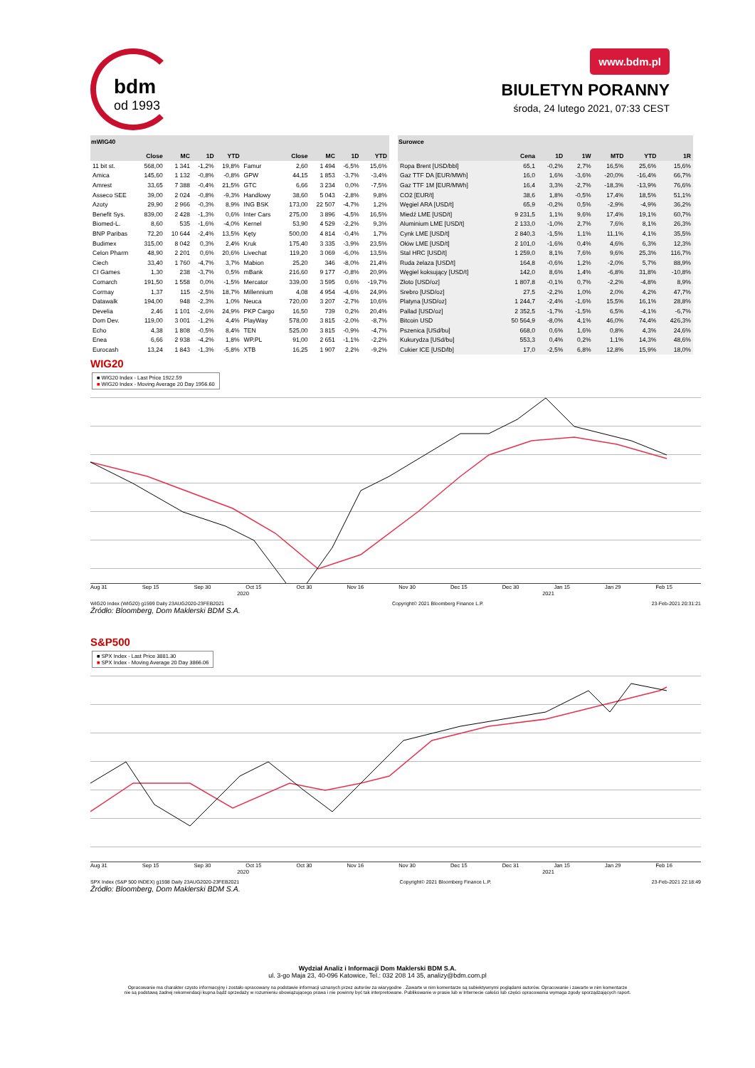bdm
od 1993
www.bdm.pl
BIULETYN PORANNY
środa, 24 lutego 2021, 07:33 CEST
mWIG40
| | Close | MC | 1D | YTD | | Close | MC | 1D | YTD |
| --- | --- | --- | --- | --- | --- | --- | --- | --- | --- |
| 11 bit st. | 568,00 | 1 341 | -1,2% | 19,8% | Famur | 2,60 | 1 494 | -6,5% | 15,6% |
| Amica | 145,60 | 1 132 | -0,8% | -0,8% | GPW | 44,15 | 1 853 | -3,7% | -3,4% |
| Amrest | 33,65 | 7 388 | -0,4% | 21,5% | GTC | 6,66 | 3 234 | 0,0% | -7,5% |
| Asseco SEE | 39,00 | 2 024 | -0,8% | -9,3% | Handlowy | 38,60 | 5 043 | -2,8% | 9,8% |
| Azoty | 29,90 | 2 966 | -0,3% | 8,9% | ING BSK | 173,00 | 22 507 | -4,7% | 1,2% |
| Benefit Sys. | 839,00 | 2 428 | -1,3% | 0,6% | Inter Cars | 275,00 | 3 896 | -4,5% | 16,5% |
| Biomed-L. | 8,60 | 535 | -1,6% | -4,0% | Kernel | 53,90 | 4 529 | -2,2% | 9,3% |
| BNP Paribas | 72,20 | 10 644 | -2,4% | 13,5% | Kęty | 500,00 | 4 814 | -0,4% | 1,7% |
| Budimex | 315,00 | 8 042 | 0,3% | 2,4% | Kruk | 175,40 | 3 335 | -3,9% | 23,5% |
| Celon Pharm | 48,90 | 2 201 | 0,6% | 20,6% | Livechat | 119,20 | 3 069 | -6,0% | 13,5% |
| Ciech | 33,40 | 1 760 | -4,7% | 3,7% | Mabion | 25,20 | 346 | -8,0% | 21,4% |
| CI Games | 1,30 | 238 | -3,7% | 0,5% | mBank | 216,60 | 9 177 | -0,8% | 20,9% |
| Comarch | 191,50 | 1 558 | 0,0% | -1,5% | Mercator | 339,00 | 3 595 | 0,6% | -19,7% |
| Cormay | 1,37 | 115 | -2,5% | 18,7% | Millennium | 4,08 | 4 954 | -4,6% | 24,9% |
| Datawalk | 194,00 | 948 | -2,3% | 1,0% | Neuca | 720,00 | 3 207 | -2,7% | 10,6% |
| Develia | 2,46 | 1 101 | -2,6% | 24,9% | PKP Cargo | 16,50 | 739 | 0,2% | 20,4% |
| Dom Dev. | 119,00 | 3 001 | -1,2% | 4,4% | PlayWay | 578,00 | 3 815 | -2,0% | -8,7% |
| Echo | 4,38 | 1 808 | -0,5% | 8,4% | TEN | 525,00 | 3 815 | -0,9% | -4,7% |
| Enea | 6,66 | 2 938 | -4,2% | 1,8% | WP.PL | 91,00 | 2 651 | -1,1% | -2,2% |
| Eurocash | 13,24 | 1 843 | -1,3% | -5,8% | XTB | 16,25 | 1 907 | 2,2% | -9,2% |
Surowce
| | Cena | 1D | 1W | MTD | YTD | 1R |
| --- | --- | --- | --- | --- | --- | --- |
| Ropa Brent [USD/bbl] | 65,1 | -0,2% | 2,7% | 16,5% | 25,6% | 15,6% |
| Gaz TTF DA [EUR/MWh] | 16,0 | 1,6% | -3,6% | -20,0% | -16,4% | 66,7% |
| Gaz TTF 1M [EUR/MWh] | 16,4 | 3,3% | -2,7% | -18,3% | -13,9% | 76,6% |
| CO2 [EUR/t] | 38,6 | 1,8% | -0,5% | 17,4% | 18,5% | 51,1% |
| Węgiel ARA [USD/t] | 65,9 | -0,2% | 0,5% | -2,9% | -4,9% | 36,2% |
| Miedź LME [USD/t] | 9 231,5 | 1,1% | 9,6% | 17,4% | 19,1% | 60,7% |
| Aluminium LME [USD/t] | 2 133,0 | -1,0% | 2,7% | 7,6% | 8,1% | 26,3% |
| Cynk LME [USD/t] | 2 840,3 | -1,5% | 1,1% | 11,1% | 4,1% | 35,5% |
| Ołów LME [USD/t] | 2 101,0 | -1,6% | 0,4% | 4,6% | 6,3% | 12,3% |
| Stal HRC [USD/t] | 1 259,0 | 8,1% | 7,6% | 9,6% | 25,3% | 116,7% |
| Ruda żelaza [USD/t] | 164,8 | -0,6% | 1,2% | -2,0% | 5,7% | 88,9% |
| Węgiel koksujący [USD/t] | 142,0 | 8,6% | 1,4% | -6,8% | 31,8% | -10,8% |
| Złoto [USD/oz] | 1 807,8 | -0,1% | 0,7% | -2,2% | -4,8% | 8,9% |
| Srebro [USD/oz] | 27,5 | -2,2% | 1,0% | 2,0% | 4,2% | 47,7% |
| Platyna [USD/oz] | 1 244,7 | -2,4% | -1,6% | 15,5% | 16,1% | 28,8% |
| Pallad [USD/oz] | 2 352,5 | -1,7% | -1,5% | 6,5% | -4,1% | -6,7% |
| Bitcoin USD | 50 564,9 | -8,0% | 4,1% | 46,0% | 74,4% | 426,3% |
| Pszenica [USd/bu] | 668,0 | 0,6% | 1,6% | 0,8% | 4,3% | 24,6% |
| Kukurydza [USd/bu] | 553,3 | 0,4% | 0,2% | 1,1% | 14,3% | 48,6% |
| Cukier ICE [USD/lb] | 17,0 | -2,5% | 6,8% | 12,8% | 15,9% | 18,0% |
WIG20
■ WIG20 Index - Last Price 1922.59
■ WIG20 Index - Moving Average 20 Day 1956.60
Aug 31 Sep 15 Sep 30 Oct 15 Oct 30 Nov 16 Nov 30 Dec 15 Dec 30 Jan 15 Jan 29 Feb 15
2020 2021
WIG20 Index (WIG20) g1599 Daily 23AUG2020-23FEB2021 Copyright© 2021 Bloomberg Finance L.P. 23-Feb-2021 20:31:21
Źródło: Bloomberg, Dom Maklerski BDM S.A.
S&P500
■ SPX Index - Last Price 3881.30
■ SPX Index - Moving Average 20 Day 3866.06
Aug 31 Sep 15 Sep 30 Oct 15 Oct 30 Nov 16 Nov 30 Dec 15 Dec 31 Jan 15 Jan 29 Feb 16
2020 2021
SPX Index (S&P 500 INDEX) g1598 Daily 23AUG2020-23FEB2021 Copyright© 2021 Bloomberg Finance L.P. 23-Feb-2021 22:18:49
Źródło: Bloomberg, Dom Maklerski BDM S.A.
Wydział Analiz i Informacji Dom Maklerski BDM S.A.
ul. 3-go Maja 23, 40-096 Katowice, Tel.: 032 208 14 35, analizy@bdm.com.pl
Opracowanie ma charakter czysto informacyjny i zostało opracowany na podstawie informacji uznanych przez autorów za wiarygodne . Zawarte w nim komentarze są subiektywnymi poglądami autorów. Opracowanie i zawarte w nim komentarze
nie są podstawą żadnej rekomendacji kupna bądź sprzedaży w rozumieniu obowiązującego prawa i nie powinny być tak interpretowane. Publikowanie w prasie lub w Internecie całości lub części opracowania wymaga zgody sporządzających raport.